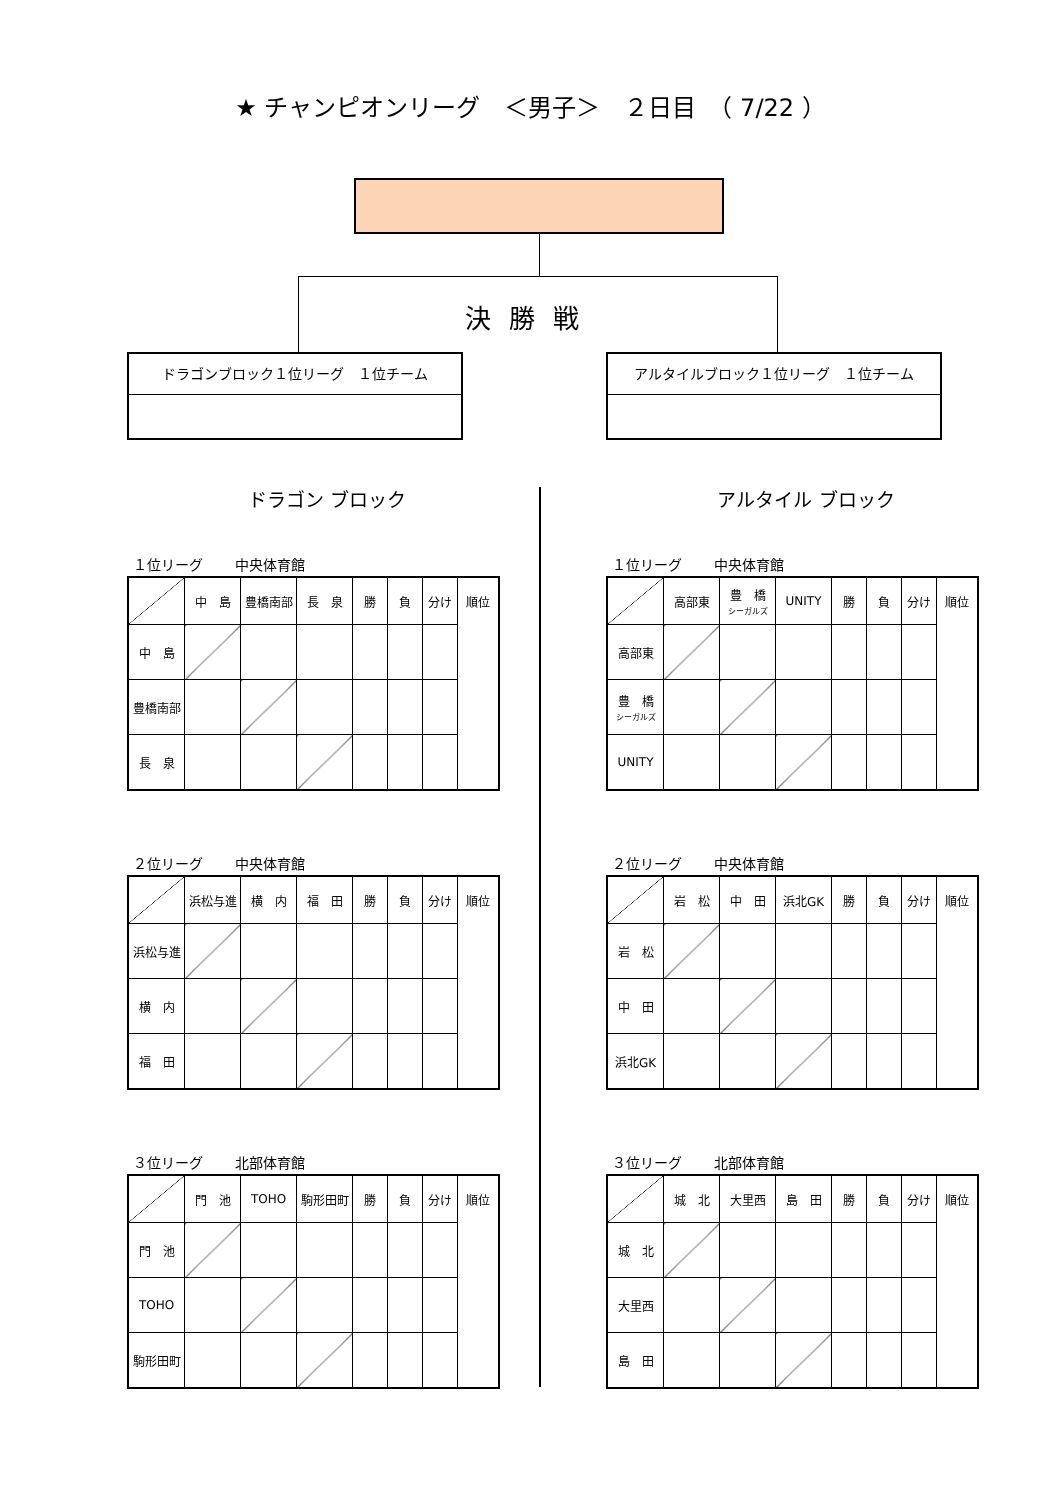★ チャンピオンリーグ　＜男子＞　２日目　（ 7/22 ）
決勝戦
ドラゴンブロック１位リーグ　１位チーム アルタイルブロック１位リーグ　１位チーム
ドラゴン ブロック
１位リーグ　　 中央体育館
| | 中 島 | 豊橋南部 | 長 泉 | 勝 | 負 | 分け | 順位 |
| 中 島 | | | | | | | |
| 豊橋南部 | | | | | | | |
| 長 泉 | | | | | | | |
２位リーグ　　 中央体育館
| | 浜松与進 | 横 内 | 福 田 | 勝 | 負 | 分け | 順位 |
| 浜松与進 | | | | | | | |
| 横 内 | | | | | | | |
| 福 田 | | | | | | | |
３位リーグ　　 北部体育館
| | 門 池 | TOHO | 駒形田町 | 勝 | 負 | 分け | 順位 |
| 門 池 | | | | | | | |
| TOHO | | | | | | | |
| 駒形田町 | | | | | | | |
アルタイル ブロック
１位リーグ　　 中央体育館
| | 高部東 | 豊 橋 シーガルズ | UNITY | 勝 | 負 | 分け | 順位 |
| 高部東 | | | | | | | |
| 豊 橋 シーガルズ | | | | | | | |
| UNITY | | | | | | | |
２位リーグ　　 中央体育館
| | 岩 松 | 中 田 | 浜北GK | 勝 | 負 | 分け | 順位 |
| 岩 松 | | | | | | | |
| 中 田 | | | | | | | |
| 浜北GK | | | | | | | |
３位リーグ　　 北部体育館
| | 城 北 | 大里西 | 島 田 | 勝 | 負 | 分け | 順位 |
| 城 北 | | | | | | | |
| 大里西 | | | | | | | |
| 島 田 | | | | | | | |